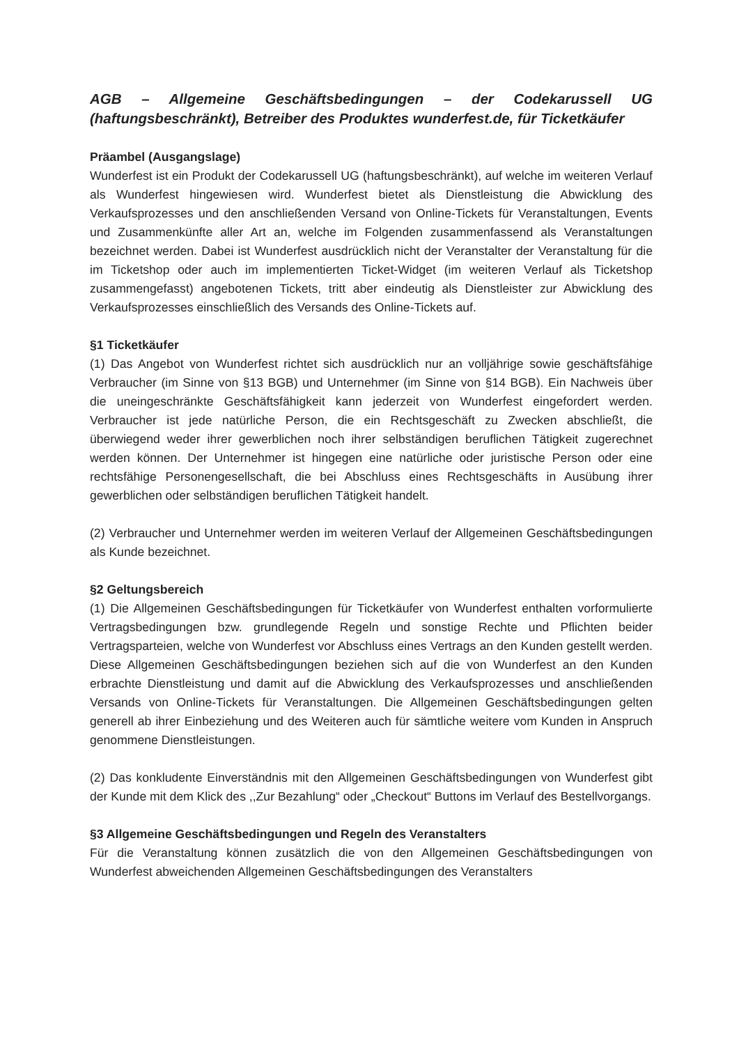AGB – Allgemeine Geschäftsbedingungen – der Codekarussell UG (haftungsbeschränkt), Betreiber des Produktes wunderfest.de, für Ticketkäufer
Präambel (Ausgangslage)
Wunderfest ist ein Produkt der Codekarussell UG (haftungsbeschränkt), auf welche im weiteren Verlauf als Wunderfest hingewiesen wird. Wunderfest bietet als Dienstleistung die Abwicklung des Verkaufsprozesses und den anschließenden Versand von Online-Tickets für Veranstaltungen, Events und Zusammenkünfte aller Art an, welche im Folgenden zusammenfassend als Veranstaltungen bezeichnet werden. Dabei ist Wunderfest ausdrücklich nicht der Veranstalter der Veranstaltung für die im Ticketshop oder auch im implementierten Ticket-Widget (im weiteren Verlauf als Ticketshop zusammengefasst) angebotenen Tickets, tritt aber eindeutig als Dienstleister zur Abwicklung des Verkaufsprozesses einschließlich des Versands des Online-Tickets auf.
§1 Ticketkäufer
(1) Das Angebot von Wunderfest richtet sich ausdrücklich nur an volljährige sowie geschäftsfähige Verbraucher (im Sinne von §13 BGB) und Unternehmer (im Sinne von §14 BGB). Ein Nachweis über die uneingeschränkte Geschäftsfähigkeit kann jederzeit von Wunderfest eingefordert werden. Verbraucher ist jede natürliche Person, die ein Rechtsgeschäft zu Zwecken abschließt, die überwiegend weder ihrer gewerblichen noch ihrer selbständigen beruflichen Tätigkeit zugerechnet werden können. Der Unternehmer ist hingegen eine natürliche oder juristische Person oder eine rechtsfähige Personengesellschaft, die bei Abschluss eines Rechtsgeschäfts in Ausübung ihrer gewerblichen oder selbständigen beruflichen Tätigkeit handelt.
(2) Verbraucher und Unternehmer werden im weiteren Verlauf der Allgemeinen Geschäftsbedingungen als Kunde bezeichnet.
§2 Geltungsbereich
(1) Die Allgemeinen Geschäftsbedingungen für Ticketkäufer von Wunderfest enthalten vorformulierte Vertragsbedingungen bzw. grundlegende Regeln und sonstige Rechte und Pflichten beider Vertragsparteien, welche von Wunderfest vor Abschluss eines Vertrags an den Kunden gestellt werden. Diese Allgemeinen Geschäftsbedingungen beziehen sich auf die von Wunderfest an den Kunden erbrachte Dienstleistung und damit auf die Abwicklung des Verkaufsprozesses und anschließenden Versands von Online-Tickets für Veranstaltungen. Die Allgemeinen Geschäftsbedingungen gelten generell ab ihrer Einbeziehung und des Weiteren auch für sämtliche weitere vom Kunden in Anspruch genommene Dienstleistungen.
(2) Das konkludente Einverständnis mit den Allgemeinen Geschäftsbedingungen von Wunderfest gibt der Kunde mit dem Klick des ,,Zur Bezahlung“ oder „Checkout“ Buttons im Verlauf des Bestellvorgangs.
§3 Allgemeine Geschäftsbedingungen und Regeln des Veranstalters
Für die Veranstaltung können zusätzlich die von den Allgemeinen Geschäftsbedingungen von Wunderfest abweichenden Allgemeinen Geschäftsbedingungen des Veranstalters